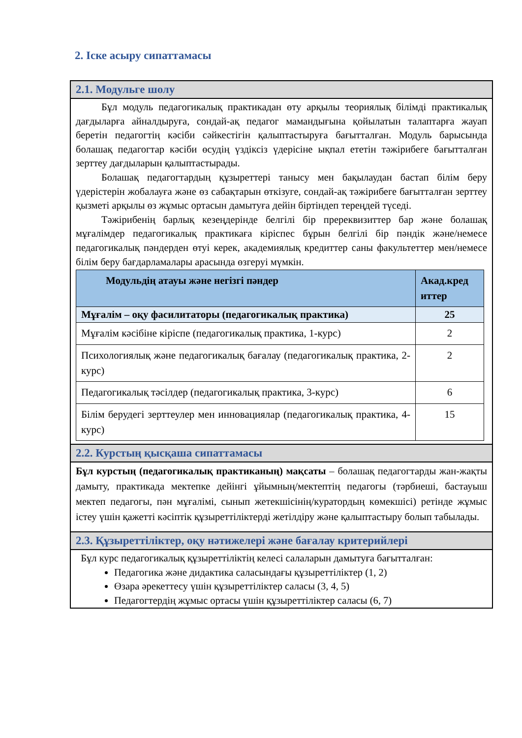2. Іске асыру сипаттамасы
2.1. Модульге шолу
Бұл модуль педагогикалық практикадан өту арқылы теориялық білімді практикалық дағдыларға айналдыруға, сондай-ақ педагог мамандығына қойылатын талаптарға жауап беретін педагогтің кәсіби сәйкестігін қалыптастыруға бағытталған. Модуль барысында болашақ педагогтар кәсіби өсудің үздіксіз үдерісіне ықпал ететін тәжірибеге бағытталған зерттеу дағдыларын қалыптастырады.
Болашақ педагогтардың құзыреттері танысу мен бақылаудан бастап білім беру үдерістерін жобалауға және өз сабақтарын өткізуге, сондай-ақ тәжірибеге бағытталған зерттеу қызметі арқылы өз жұмыс ортасын дамытуға дейін біртіндеп тереңдей түседі.
Тәжірибенің барлық кезеңдерінде белгілі бір пререквизиттер бар және болашақ мұғалімдер педагогикалық практикаға кіріспес бұрын белгілі бір пәндік және/немесе педагогикалық пәндерден өтуі керек, академиялық кредиттер саны факультеттер мен/немесе білім беру бағдарламалары арасында өзгеруі мүмкін.
| Модульдің атауы және негізгі пәндер | Акад.кред иттер |
| --- | --- |
| Мұғалім – оқу фасилитаторы (педагогикалық практика) | 25 |
| Мұғалім кәсібіне кіріспе (педагогикалық практика, 1-курс) | 2 |
| Психологиялық және педагогикалық бағалау (педагогикалық практика, 2-курс) | 2 |
| Педагогикалық тәсілдер (педагогикалық практика, 3-курс) | 6 |
| Білім берудегі зерттеулер мен инновациялар (педагогикалық практика, 4-курс) | 15 |
2.2. Курстың қысқаша сипаттамасы
Бұл курстың (педагогикалық практиканың) мақсаты – болашақ педагогтарды жан-жақты дамыту, практикада мектепке дейінгі ұйымның/мектептің педагогы (тәрбиеші, бастауыш мектеп педагогы, пән мұғалімі, сынып жетекшісінің/куратордың көмекшісі) ретінде жұмыс істеу үшін қажетті кәсіптік құзыреттіліктерді жетілдіру және қалыптастыру болып табылады.
2.3. Құзыреттіліктер, оқу нәтижелері және бағалау критерийлері
Бұл курс педагогикалық құзыреттіліктің келесі салаларын дамытуға бағытталған:
Педагогика және дидактика саласындағы құзыреттіліктер (1, 2)
Өзара әрекеттесу үшін құзыреттіліктер саласы (3, 4, 5)
Педагогтердің жұмыс ортасы үшін құзыреттіліктер саласы (6, 7)